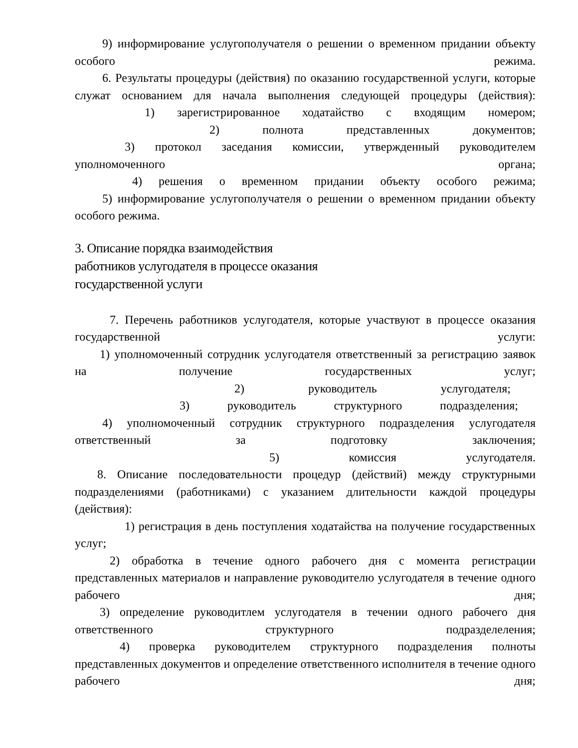9) информирование услугополучателя о решении о временном придании объекту особого режима.
6. Результаты процедуры (действия) по оказанию государственной услуги, которые служат основанием для начала выполнения следующей процедуры (действия):
1) зарегистрированное ходатайство с входящим номером;
2) полнота представленных документов;
3) протокол заседания комиссии, утвержденный руководителем уполномоченного органа;
4) решения о временном придании объекту особого режима;
5) информирование услугополучателя о решении о временном придании объекту особого режима.
3. Описание порядка взаимодействия
работников услугодателя в процессе оказания
государственной услуги
7. Перечень работников услугодателя, которые участвуют в процессе оказания государственной услуги:
1) уполномоченный сотрудник услугодателя ответственный за регистрацию заявок на получение государственных услуг;
2) руководитель услугодателя;
3) руководитель структурного подразделения;
4) уполномоченный сотрудник структурного подразделения услугодателя ответственный за подготовку заключения;
5) комиссия услугодателя.
8. Описание последовательности процедур (действий) между структурными подразделениями (работниками) с указанием длительности каждой процедуры (действия):
1) регистрация в день поступления ходатайства на получение государственных услуг;
2) обработка в течение одного рабочего дня с момента регистрации представленных материалов и направление руководителю услугодателя в течение одного рабочего дня;
3) определение руководитлем услугодателя в течении одного рабочего дня ответственного структурного подразделеления;
4) проверка руководителем структурного подразделения полноты представленных документов и определение ответственного исполнителя в течение одного рабочего дня;